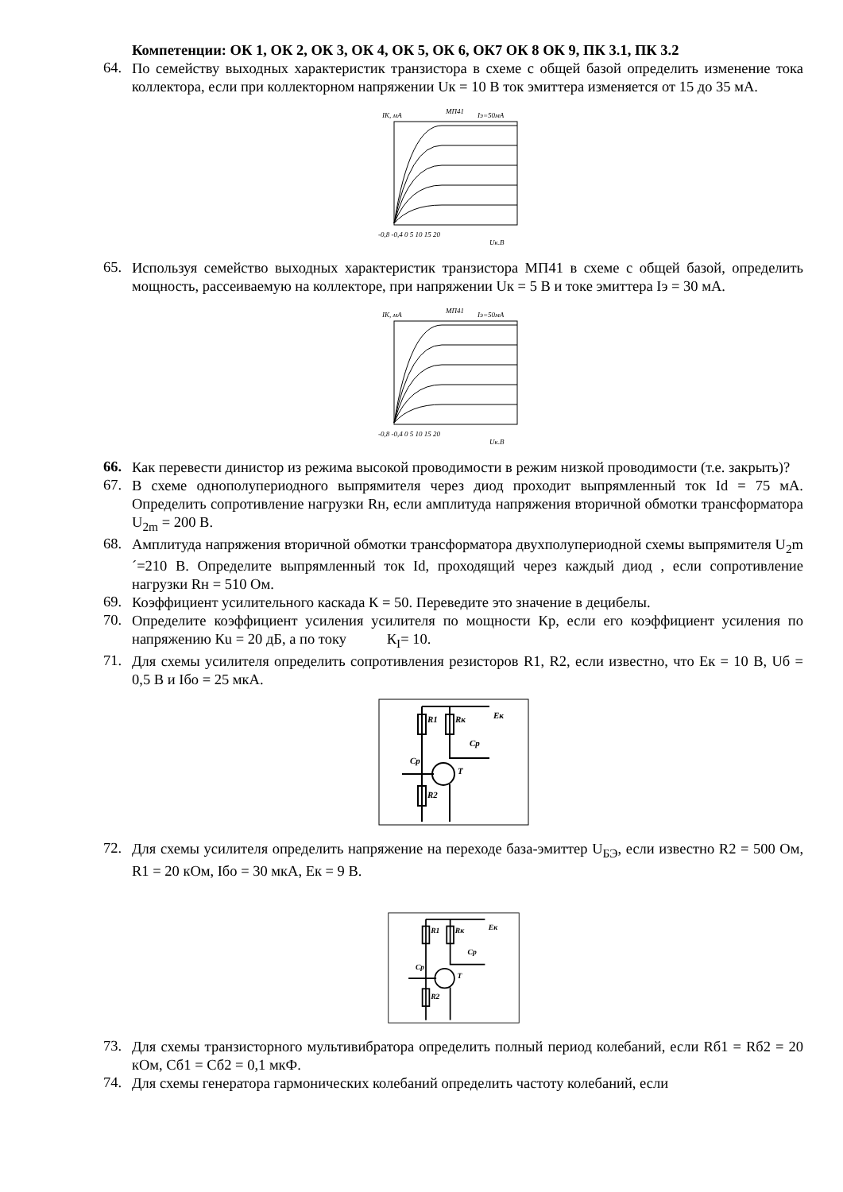Компетенции: ОК 1, ОК 2, ОК 3, ОК 4, ОК 5, ОК 6, ОК7 ОК 8 ОК 9, ПК 3.1, ПК 3.2
64.
По семейству выходных характеристик транзистора в схеме с общей базой определить изменение тока коллектора, если при коллекторном напряжении Uк = 10 В ток эмиттера изменяется от 15 до 35 мА.
IK, мА
МП41
Iэ=50мА
-0,8 -0,4 0 5 10 15 20
Uк,В
65.
Используя семейство выходных характеристик транзистора МП41 в схеме с общей базой, определить мощность, рассеиваемую на коллекторе, при напряжении Uк = 5 В и токе эмиттера Iэ = 30 мА.
IK, мА
МП41
Iэ=50мА
-0,8 -0,4 0 5 10 15 20
Uк,В
66.
Как перевести динистор из режима высокой проводимости в режим низкой проводимости (т.е. закрыть)?
67.
В схеме однополупериодного выпрямителя через диод проходит выпрямленный ток Id = 75 мА. Определить сопротивление нагрузки Rн, если амплитуда напряжения вторичной обмотки трансформатора U<sub>2m</sub> = 200 В.
68.
Амплитуда напряжения вторичной обмотки трансформатора двухполупериодной схемы выпрямителя U<sub>2</sub>m´=210 В. Определите выпрямленный ток Id, проходящий через каждый диод , если сопротивление нагрузки Rн = 510 Ом.
69.
Коэффициент усилительного каскада К = 50. Переведите это значение в децибелы.
70.
Определите коэффициент усиления усилителя по мощности Кр, если его коэффициент усиления по напряжению Кu = 20 дБ, а по току К<sub>I</sub>= 10.
71.
Для схемы усилителя определить сопротивления резисторов R1, R2, если известно, что Ек = 10 В, Uб = 0,5 В и Iбо = 25 мкА.
R1
Rк
Cр
Cр
T
R2
Eк
72.
Для схемы усилителя определить напряжение на переходе база-эмиттер U<sub>БЭ</sub>, если известно R2 = 500 Ом, R1 = 20 кОм, Iбо = 30 мкА, Ек = 9 В.
R1
Rк
Cр
Cр
T
R2
Eк
73.
Для схемы транзисторного мультивибратора определить полный период колебаний, если Rб1 = Rб2 = 20 кОм, Сб1 = Сб2 = 0,1 мкФ.
74.
Для схемы генератора гармонических колебаний определить частоту колебаний, если